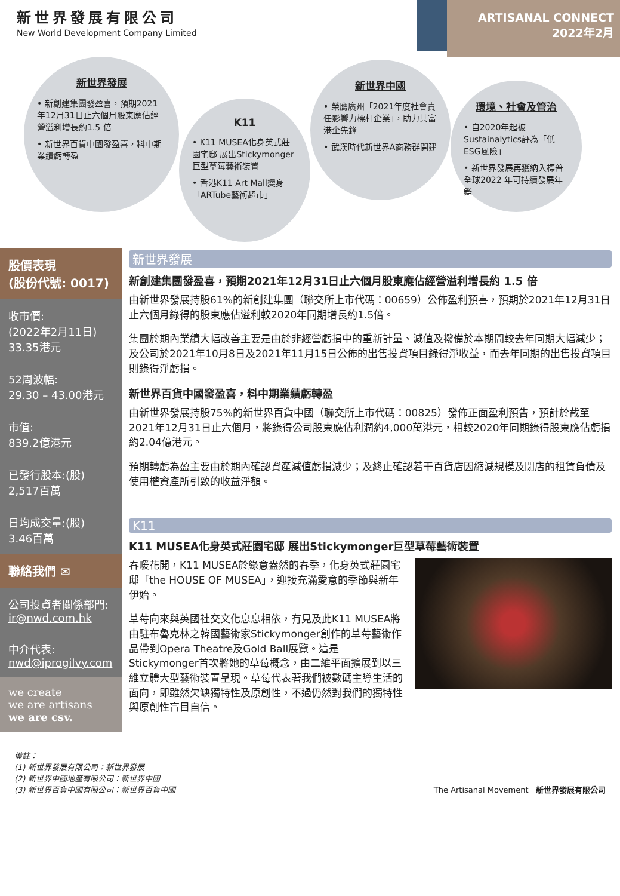新世界發展有限公司
New World Development Company Limited
ARTISANAL CONNECT
2022年2月
新世界發展
• 新創建集團發盈喜，預期2021年12月31日止六個月股東應佔經營溢利增長約1.5 倍
• 新世界百貨中國發盈喜，料中期業績虧轉盈
K11
• K11 MUSEA化身英式莊園宅邸 展出Stickymonger巨型草莓藝術裝置
• 香港K11 Art Mall變身「ARTube藝術超市」
新世界中國
• 榮膺廣州「2021年度社會責任影響力標杆企業」，助力共富港企先鋒
• 武漢時代新世界A商務群開建
環境、社會及管治
• 自2020年起被Sustainalytics評為「低ESG風險」
• 新世界發展再獲納入標普全球2022 年可持續發展年鑑
股價表現
(股份代號: 0017)
收市價:
(2022年2月11日)
33.35港元
52周波幅:
29.30 – 43.00港元
市值:
839.2億港元
已發行股本:(股)
2,517百萬
日均成交量:(股)
3.46百萬
聯絡我們 ✉
公司投資者關係部門:
ir@nwd.com.hk
中介代表:
nwd@iprogilvy.com
we create
we are artisans
we are csv.
新世界發展
新創建集團發盈喜，預期2021年12月31日止六個月股東應佔經營溢利增長約 1.5 倍
由新世界發展持股61%的新創建集團（聯交所上市代碼：00659）公佈盈利預喜，預期於2021年12月31日止六個月錄得的股東應佔溢利較2020年同期增長約1.5倍。
集團於期內業績大幅改善主要是由於非經營虧損中的重新計量、減值及撥備於本期間較去年同期大幅減少；及公司於2021年10月8日及2021年11月15日公佈的出售投資項目錄得淨收益，而去年同期的出售投資項目則錄得淨虧損。
新世界百貨中國發盈喜，料中期業績虧轉盈
由新世界發展持股75%的新世界百貨中國（聯交所上市代碼：00825）發佈正面盈利預告，預計於截至2021年12月31日止六個月，將錄得公司股東應佔利潤約4,000萬港元，相較2020年同期錄得股東應佔虧損約2.04億港元。
預期轉虧為盈主要由於期內確認資產減值虧損減少；及終止確認若干百貨店因縮減規模及閉店的租賃負債及使用權資產所引致的收益淨額。
K11
K11 MUSEA化身英式莊園宅邸 展出Stickymonger巨型草莓藝術裝置
春暖花開，K11 MUSEA於綠意盎然的春季，化身英式莊園宅邸「the HOUSE OF MUSEA」，迎接充滿愛意的季節與新年伊始。
草莓向來與英國社交文化息息相依，有見及此K11 MUSEA將由駐布魯克林之韓國藝術家Stickymonger創作的草莓藝術作品帶到Opera Theatre及Gold Ball展覽。這是Stickymonger首次將她的草莓概念，由二維平面擴展到以三維立體大型藝術裝置呈現。草莓代表著我們被數碼主導生活的面向，即雖然欠缺獨特性及原創性，不過仍然對我們的獨特性與原創性盲目自信。
備註：
(1) 新世界發展有限公司：新世界發展
(2) 新世界中國地產有限公司：新世界中國
(3) 新世界百貨中國有限公司：新世界百貨中國
The Artisanal Movement 新世界發展有限公司